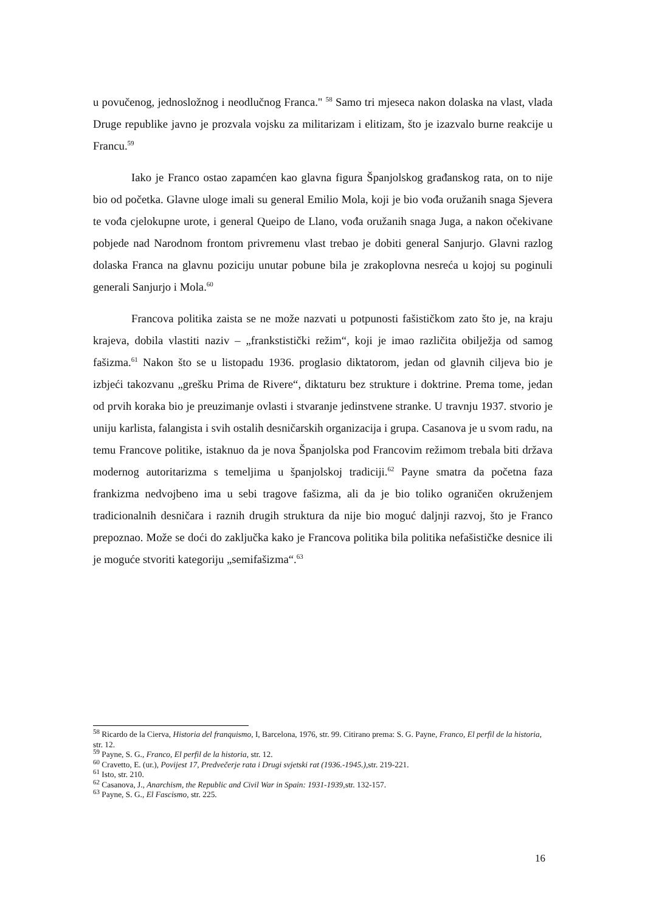u povučenog, jednosložnog i neodlučnog Franca." <sup>58</sup> Samo tri mjeseca nakon dolaska na vlast, vlada Druge republike javno je prozvala vojsku za militarizam i elitizam, što je izazvalo burne reakcije u Francu.<sup>59</sup>
Iako je Franco ostao zapamćen kao glavna figura Španjolskog građanskog rata, on to nije bio od početka. Glavne uloge imali su general Emilio Mola, koji je bio vođa oružanih snaga Sjevera te vođa cjelokupne urote, i general Queipo de Llano, vođa oružanih snaga Juga, a nakon očekivane pobjede nad Narodnom frontom privremenu vlast trebao je dobiti general Sanjurjo. Glavni razlog dolaska Franca na glavnu poziciju unutar pobune bila je zrakoplovna nesreća u kojoj su poginuli generali Sanjurjo i Mola.<sup>60</sup>
Francova politika zaista se ne može nazvati u potpunosti fašističkom zato što je, na kraju krajeva, dobila vlastiti naziv – „frankstistički režim“, koji je imao različita obilježja od samog fašizma.<sup>61</sup> Nakon što se u listopadu 1936. proglasio diktatorom, jedan od glavnih ciljeva bio je izbjeći takozvanu „grešku Prima de Rivere“, diktaturu bez strukture i doktrine. Prema tome, jedan od prvih koraka bio je preuzimanje ovlasti i stvaranje jedinstvene stranke. U travnju 1937. stvorio je uniju karlista, falangista i svih ostalih desničarskih organizacija i grupa. Casanova je u svom radu, na temu Francove politike, istaknuo da je nova Španjolska pod Francovim režimom trebala biti država modernog autoritarizma s temeljima u španjolskoj tradiciji.<sup>62</sup> Payne smatra da početna faza frankizma nedvojbeno ima u sebi tragove fašizma, ali da je bio toliko ograničen okruženjem tradicionalnih desničara i raznih drugih struktura da nije bio moguć daljnji razvoj, što je Franco prepoznao. Može se doći do zaključka kako je Francova politika bila politika nefašističke desnice ili je moguće stvoriti kategoriju „semifašizma“.<sup>63</sup>
<sup>58</sup> Ricardo de la Cierva, Historia del franquismo, I, Barcelona, 1976, str. 99. Citirano prema: S. G. Payne, Franco, El perfil de la historia, str. 12.
<sup>59</sup> Payne, S. G., Franco, El perfil de la historia, str. 12.
<sup>60</sup> Cravetto, E. (ur.), Povijest 17, Predvečerje rata i Drugi svjetski rat (1936.-1945.), str. 219-221.
<sup>61</sup> Isto, str. 210.
<sup>62</sup> Casanova, J., Anarchism, the Republic and Civil War in Spain: 1931-1939, str. 132-157.
<sup>63</sup> Payne, S. G., El Fascismo, str. 225.
16